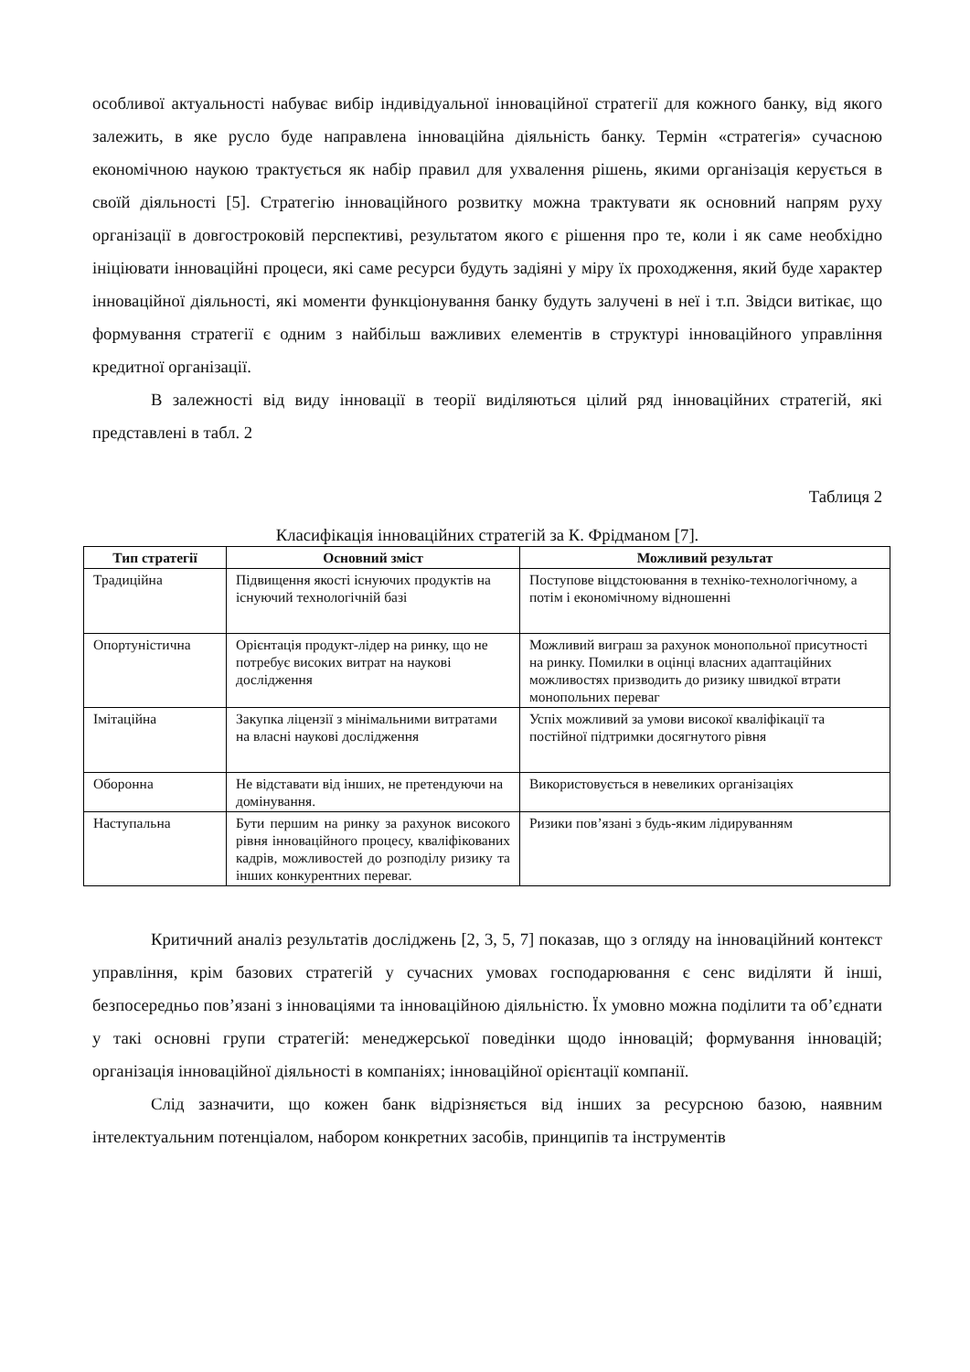особливої актуальності набуває вибір індивідуальної інноваційної стратегії для кожного банку, від якого залежить, в яке русло буде направлена інноваційна діяльність банку. Термін «стратегія» сучасною економічною наукою трактується як набір правил для ухвалення рішень, якими організація керується в своїй діяльності [5]. Стратегію інноваційного розвитку можна трактувати як основний напрям руху організації в довгостроковій перспективі, результатом якого є рішення про те, коли і як саме необхідно ініціювати інноваційні процеси, які саме ресурси будуть задіяні у міру їх проходження, який буде характер інноваційної діяльності, які моменти функціонування банку будуть залучені в неї і т.п. Звідси витікає, що формування стратегії є одним з найбільш важливих елементів в структурі інноваційного управління кредитної організації.
В залежності від виду інновації в теорії виділяються цілий ряд інноваційних стратегій, які представлені в табл. 2
Таблиця 2
Класифікація інноваційних стратегій за К. Фрідманом [7].
| Тип стратегії | Основний зміст | Можливий результат |
| --- | --- | --- |
| Традиційна | Підвищення якості існуючих продуктів на існуючий технологічній базі | Поступове віцдстоювання в техніко-технологічному, а потім і економічному відношенні |
| Опортуністична | Орієнтація продукт-лідер на ринку, що не потребує високих витрат на наукові дослідження | Можливий виграш за рахунок монопольної присутності на ринку. Помилки в оцінці власних адаптаційних можливостях призводить до ризику швидкої втрати монопольних переваг |
| Імітаційна | Закупка ліцензії з мінімальними витратами на власні наукові дослідження | Успіх можливий за умови високої кваліфікації та постійної підтримки досягнутого рівня |
| Оборонна | Не відставати від інших, не претендуючи на домінування. | Використовується в невеликих організаціях |
| Наступальна | Бути першим на ринку за рахунок високого рівня інноваційного процесу, кваліфікованих кадрів, можливостей до розподілу ризику та інших конкурентних переваг. | Ризики пов’язані з будь-яким лідируванням |
Критичний аналіз результатів досліджень [2, 3, 5, 7] показав, що з огляду на інноваційний контекст управління, крім базових стратегій у сучасних умовах господарювання є сенс виділяти й інші, безпосередньо пов’язані з інноваціями та інноваційною діяльністю. Їх умовно можна поділити та об’єднати у такі основні групи стратегій: менеджерської поведінки щодо інновацій; формування інновацій; організація інноваційної діяльності в компаніях; інноваційної орієнтації компанії.
Слід зазначити, що кожен банк відрізняється від інших за ресурсною базою, наявним інтелектуальним потенціалом, набором конкретних засобів, принципів та інструментів